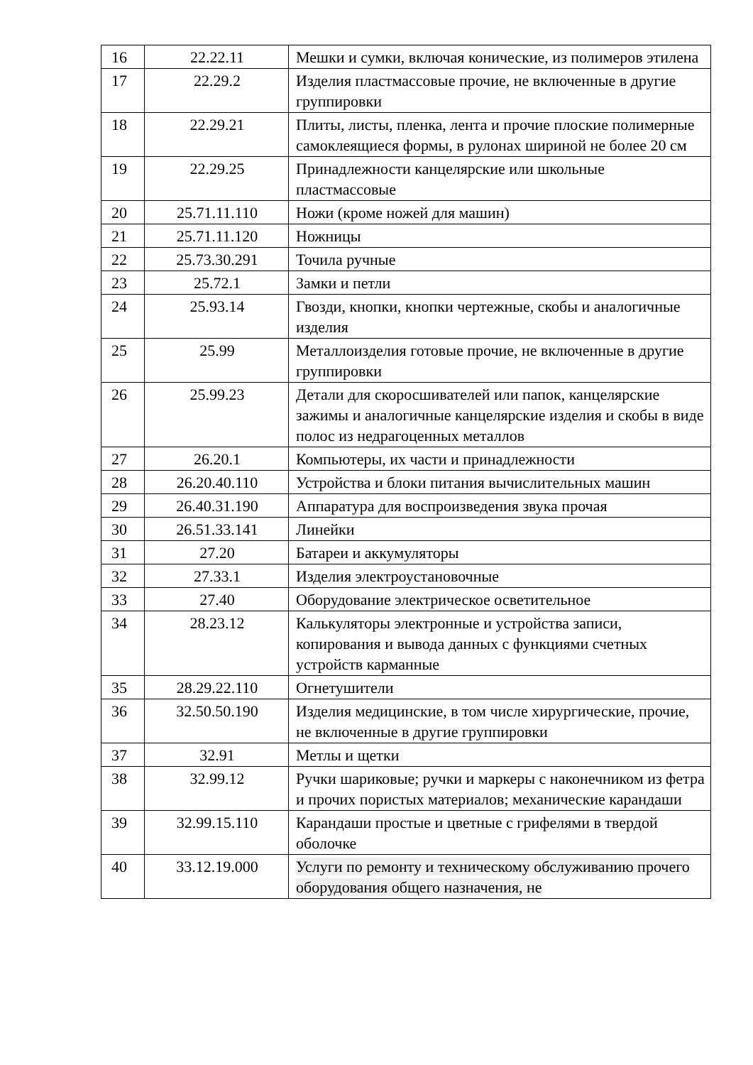| 16 | 22.22.11 | Мешки и сумки, включая конические, из полимеров этилена |
| 17 | 22.29.2 | Изделия пластмассовые прочие, не включенные в другие группировки |
| 18 | 22.29.21 | Плиты, листы, пленка, лента и прочие плоские полимерные самоклеящиеся формы, в рулонах шириной не более 20 см |
| 19 | 22.29.25 | Принадлежности канцелярские или школьные пластмассовые |
| 20 | 25.71.11.110 | Ножи (кроме ножей для машин) |
| 21 | 25.71.11.120 | Ножницы |
| 22 | 25.73.30.291 | Точила ручные |
| 23 | 25.72.1 | Замки и петли |
| 24 | 25.93.14 | Гвозди, кнопки, кнопки чертежные, скобы и аналогичные изделия |
| 25 | 25.99 | Металлоизделия готовые прочие, не включенные в другие группировки |
| 26 | 25.99.23 | Детали для скоросшивателей или папок, канцелярские зажимы и аналогичные канцелярские изделия и скобы в виде полос из недрагоценных металлов |
| 27 | 26.20.1 | Компьютеры, их части и принадлежности |
| 28 | 26.20.40.110 | Устройства и блоки питания вычислительных машин |
| 29 | 26.40.31.190 | Аппаратура для воспроизведения звука прочая |
| 30 | 26.51.33.141 | Линейки |
| 31 | 27.20 | Батареи и аккумуляторы |
| 32 | 27.33.1 | Изделия электроустановочные |
| 33 | 27.40 | Оборудование электрическое осветительное |
| 34 | 28.23.12 | Калькуляторы электронные и устройства записи, копирования и вывода данных с функциями счетных устройств карманные |
| 35 | 28.29.22.110 | Огнетушители |
| 36 | 32.50.50.190 | Изделия медицинские, в том числе хирургические, прочие, не включенные в другие группировки |
| 37 | 32.91 | Метлы и щетки |
| 38 | 32.99.12 | Ручки шариковые; ручки и маркеры с наконечником из фетра и прочих пористых материалов; механические карандаши |
| 39 | 32.99.15.110 | Карандаши простые и цветные с грифелями в твердой оболочке |
| 40 | 33.12.19.000 | Услуги по ремонту и техническому обслуживанию прочего оборудования общего назначения, не |